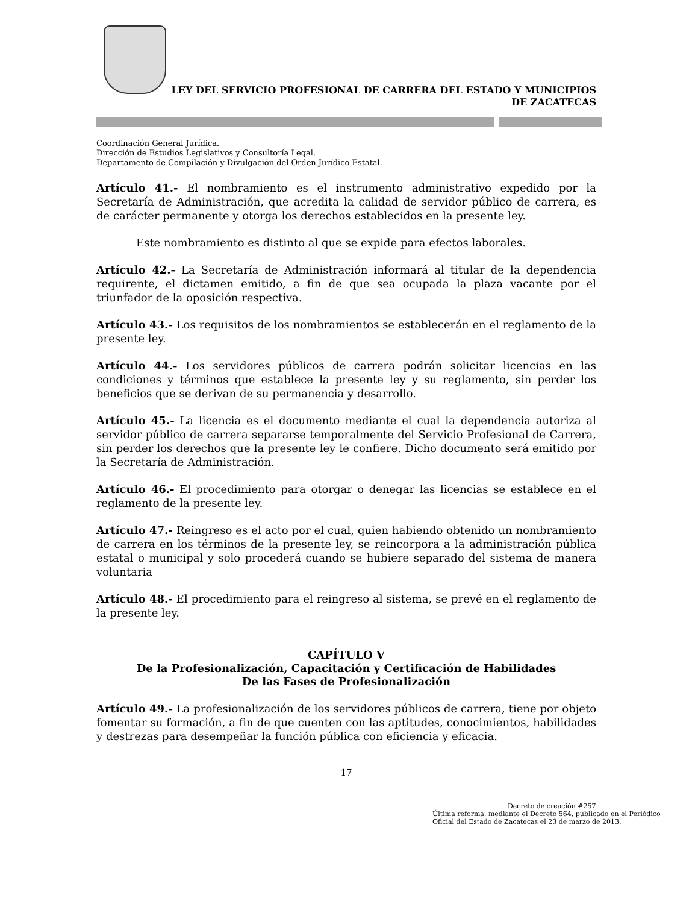LEY DEL SERVICIO PROFESIONAL DE CARRERA DEL ESTADO Y MUNICIPIOS
DE ZACATECAS
Coordinación General Jurídica.
Dirección de Estudios Legislativos y Consultoría Legal.
Departamento de Compilación y Divulgación del Orden Jurídico Estatal.
Artículo 41.- El nombramiento es el instrumento administrativo expedido por la Secretaría de Administración, que acredita la calidad de servidor público de carrera, es de carácter permanente y otorga los derechos establecidos en la presente ley.
Este nombramiento es distinto al que se expide para efectos laborales.
Artículo 42.- La Secretaría de Administración informará al titular de la dependencia requirente, el dictamen emitido, a fin de que sea ocupada la plaza vacante por el triunfador de la oposición respectiva.
Artículo 43.- Los requisitos de los nombramientos se establecerán en el reglamento de la presente ley.
Artículo 44.- Los servidores públicos de carrera podrán solicitar licencias en las condiciones y términos que establece la presente ley y su reglamento, sin perder los beneficios que se derivan de su permanencia y desarrollo.
Artículo 45.- La licencia es el documento mediante el cual la dependencia autoriza al servidor público de carrera separarse temporalmente del Servicio Profesional de Carrera, sin perder los derechos que la presente ley le confiere. Dicho documento será emitido por la Secretaría de Administración.
Artículo 46.- El procedimiento para otorgar o denegar las licencias se establece en el reglamento de la presente ley.
Artículo 47.- Reingreso es el acto por el cual, quien habiendo obtenido un nombramiento de carrera en los términos de la presente ley, se reincorpora a la administración pública estatal o municipal y solo procederá cuando se hubiere separado del sistema de manera voluntaria
Artículo 48.- El procedimiento para el reingreso al sistema, se prevé en el reglamento de la presente ley.
CAPÍTULO V
De la Profesionalización, Capacitación y Certificación de Habilidades
De las Fases de Profesionalización
Artículo 49.- La profesionalización de los servidores públicos de carrera, tiene por objeto fomentar su formación, a fin de que cuenten con las aptitudes, conocimientos, habilidades y destrezas para desempeñar la función pública con eficiencia y eficacia.
17
Decreto de creación #257
Última reforma, mediante el Decreto 564, publicado en el Periódico Oficial del Estado de Zacatecas el 23 de marzo de 2013.